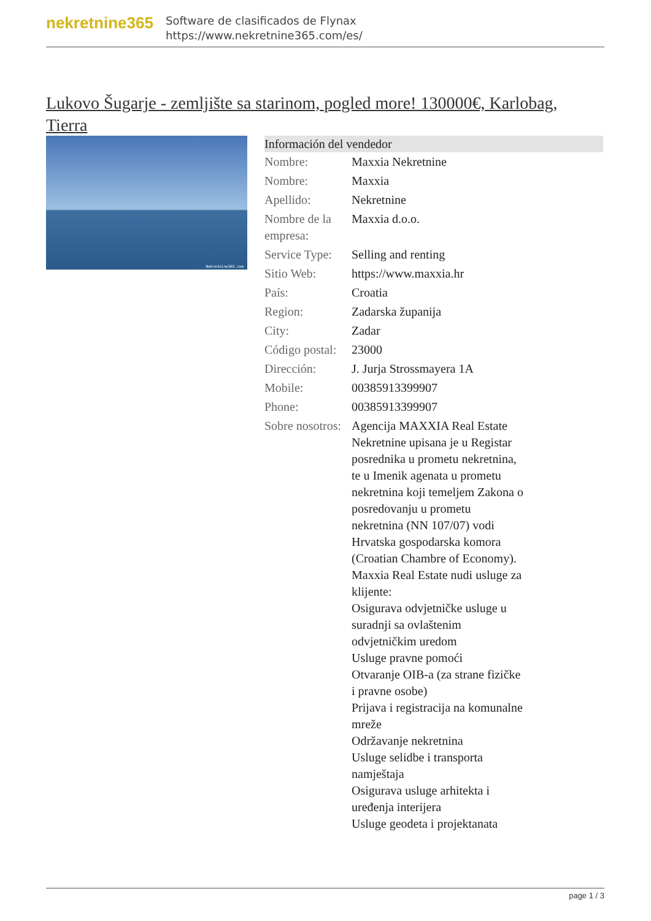nekretnine365
Software de clasificados de Flynax
https://www.nekretnine365.com/es/
Lukovo Šugarje - zemljište sa starinom, pogled more! 130000€, Karlobag, Tierra
Nekretnine365.com
| Información del vendedor | |
| --- | --- |
| Nombre: | Maxxia Nekretnine |
| Nombre: | Maxxia |
| Apellido: | Nekretnine |
| Nombre de la empresa: | Maxxia d.o.o. |
| Service Type: | Selling and renting |
| Sitio Web: | https://www.maxxia.hr |
| País: | Croatia |
| Region: | Zadarska županija |
| City: | Zadar |
| Código postal: | 23000 |
| Dirección: | J. Jurja Strossmayera 1A |
| Mobile: | 00385913399907 |
| Phone: | 00385913399907 |
| Sobre nosotros: | Agencija MAXXIA Real Estate Nekretnine upisana je u Registar posrednika u prometu nekretnina, te u Imenik agenata u prometu nekretnina koji temeljem Zakona o posredovanju u prometu nekretnina (NN 107/07) vodi Hrvatska gospodarska komora (Croatian Chambre of Economy). Maxxia Real Estate nudi usluge za klijente: Osigurava odvjetničke usluge u suradnji sa ovlaštenim odvjetničkim uredom Usluge pravne pomoći Otvaranje OIB-a (za strane fizičke i pravne osobe) Prijava i registracija na komunalne mreže Održavanje nekretnina Usluge selidbe i transporta namještaja Osigurava usluge arhitekta i uređenja interijera Usluge geodeta i projektanata |
page 1 / 3